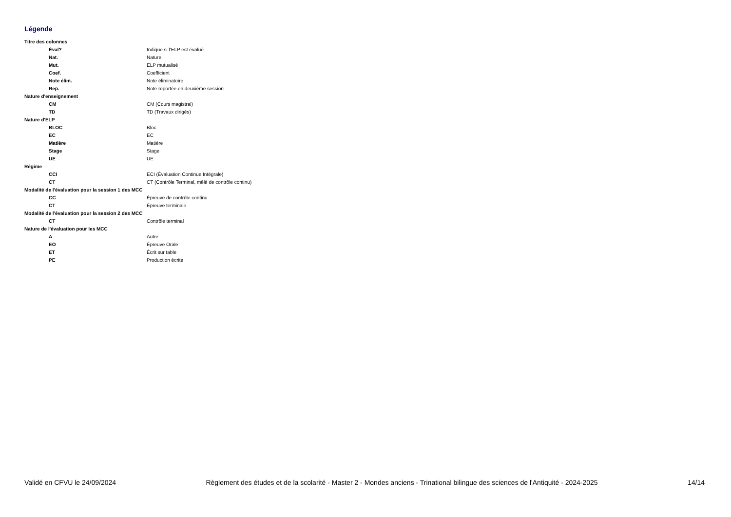Légende
| Titre des colonnes | |
| Éval? | Indique si l'ELP est évalué |
| Nat. | Nature |
| Mut. | ELP mutualisé |
| Coef. | Coefficient |
| Note élim. | Note éliminatoire |
| Rep. | Note reportée en deuxième session |
| Nature d'enseignement | |
| CM | CM (Cours magistral) |
| TD | TD (Travaux dirigés) |
| Nature d'ELP | |
| BLOC | Bloc |
| EC | EC |
| Matière | Matière |
| Stage | Stage |
| UE | UE |
| Régime | |
| CCI | ECI (Évaluation Continue Intégrale) |
| CT | CT (Contrôle Terminal, mêlé de contrôle continu) |
| Modalité de l'évaluation pour la session 1 des MCC | |
| CC | Épreuve de contrôle continu |
| CT | Épreuve terminale |
| Modalité de l'évaluation pour la session 2 des MCC | |
| CT | Contrôle terminal |
| Nature de l'évaluation pour les MCC | |
| A | Autre |
| EO | Épreuve Orale |
| ET | Écrit sur table |
| PE | Production écrite |
Validé en CFVU le 24/09/2024 Règlement des études et de la scolarité - Master 2 - Mondes anciens - Trinational bilingue des sciences de l'Antiquité - 2024-2025 14/14